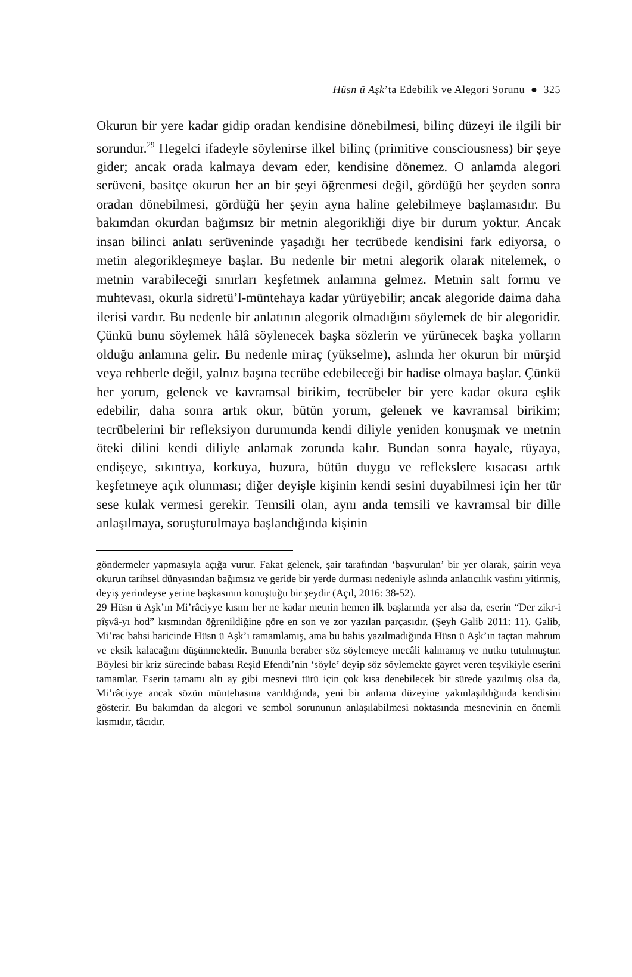Hüsn ü Aşk’ta Edebilik ve Alegori Sorunu ● 325
Okurun bir yere kadar gidip oradan kendisine dönebilmesi, bilinç düzeyi ile ilgili bir sorundur.<sup>29</sup> Hegelci ifadeyle söylenirse ilkel bilinç (primitive consciousness) bir şeye gider; ancak orada kalmaya devam eder, kendisine dönemez. O anlamda alegori serüveni, basitçe okurun her an bir şeyi öğrenmesi değil, gördüğü her şeyden sonra oradan dönebilmesi, gördüğü her şeyin ayna haline gelebilmeye başlamasıdır. Bu bakımdan okurdan bağımsız bir metnin alegorikliği diye bir durum yoktur. Ancak insan bilinci anlatı serüveninde yaşadığı her tecrübede kendisini fark ediyorsa, o metin alegorikleşmeye başlar. Bu nedenle bir metni alegorik olarak nitelemek, o metnin varabileceği sınırları keşfetmek anlamına gelmez. Metnin salt formu ve muhtevası, okurla sidretü’l-müntehaya kadar yürüyebilir; ancak alegoride daima daha ilerisi vardır. Bu nedenle bir anlatının alegorik olmadığını söylemek de bir alegoridir. Çünkü bunu söylemek hâlâ söylenecek başka sözlerin ve yürünecek başka yolların olduğu anlamına gelir. Bu nedenle miraç (yükselme), aslında her okurun bir mürşid veya rehberle değil, yalnız başına tecrübe edebileceği bir hadise olmaya başlar. Çünkü her yorum, gelenek ve kavramsal birikim, tecrübeler bir yere kadar okura eşlik edebilir, daha sonra artık okur, bütün yorum, gelenek ve kavramsal birikim; tecrübelerini bir refleksiyon durumunda kendi diliyle yeniden konuşmak ve metnin öteki dilini kendi diliyle anlamak zorunda kalır. Bundan sonra hayale, rüyaya, endişeye, sıkıntıya, korkuya, huzura, bütün duygu ve reflekslere kısacası artık keşfetmeye açık olunması; diğer deyişle kişinin kendi sesini duyabilmesi için her tür sese kulak vermesi gerekir. Temsili olan, aynı anda temsili ve kavramsal bir dille anlaşılmaya, soruşturulmaya başlandığında kişinin
göndermeler yapmasıyla açığa vurur. Fakat gelenek, şair tarafından ‘başvurulan’ bir yer olarak, şairin veya okurun tarihsel dünyasından bağımsız ve geride bir yerde durması nedeniyle aslında anlatıcılık vasfını yitirmiş, deyiş yerindeyse yerine başkasının konuştuğu bir şeydir (Açıl, 2016: 38-52).
29 Hüsn ü Aşk’ın Mi’râciyye kısmı her ne kadar metnin hemen ilk başlarında yer alsa da, eserin “Der zikr-i pîşvâ-yı hod” kısmından öğrenildiğine göre en son ve zor yazılan parçasıdır. (Şeyh Galib 2011: 11). Galib, Mi’rac bahsi haricinde Hüsn ü Aşk’ı tamamlamış, ama bu bahis yazılmadığında Hüsn ü Aşk’ın taçtan mahrum ve eksik kalacağını düşünmektedir. Bununla beraber söz söylemeye mecâli kalmamış ve nutku tutulmuştur. Böylesi bir kriz sürecinde babası Reşid Efendi’nin ‘söyle’ deyip söz söylemekte gayret veren teşvikiyle eserini tamamlar. Eserin tamamı altı ay gibi mesnevi türü için çok kısa denebilecek bir sürede yazılmış olsa da, Mi’râciyye ancak sözün müntehasına varıldığında, yeni bir anlama düzeyine yakınlaşıldığında kendisini gösterir. Bu bakımdan da alegori ve sembol sorununun anlaşılabilmesi noktasında mesnevinin en önemli kısmıdır, tâcıdır.